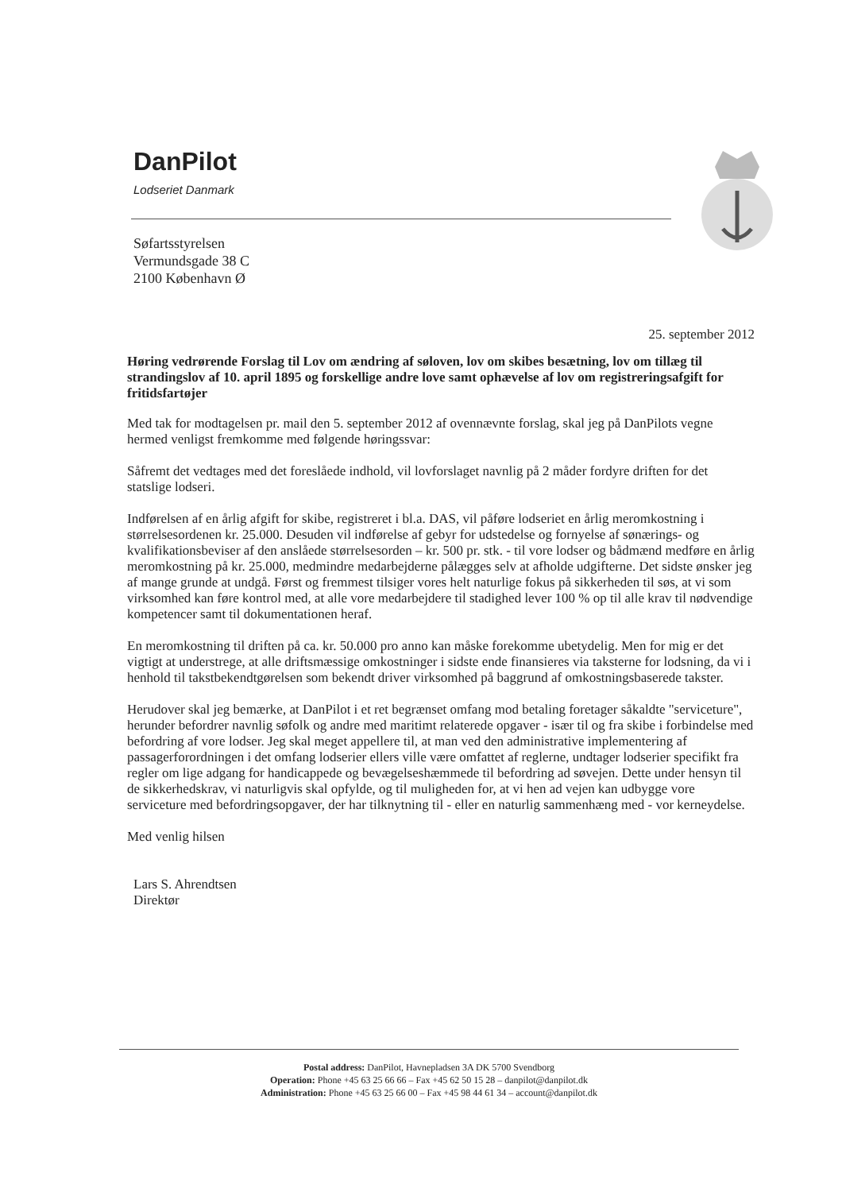DanPilot
Lodseriet Danmark
Søfartsstyrelsen
Vermundsgade 38 C
2100 København Ø
25. september 2012
Høring vedrørende Forslag til Lov om ændring af søloven, lov om skibes besætning, lov om tillæg til strandingslov af 10. april 1895 og forskellige andre love samt ophævelse af lov om registreringsafgift for fritidsfartøjer
Med tak for modtagelsen pr. mail den 5. september 2012 af ovennævnte forslag, skal jeg på DanPilots vegne hermed venligst fremkomme med følgende høringssvar:
Såfremt det vedtages med det foreslåede indhold, vil lovforslaget navnlig på 2 måder fordyre driften for det statslige lodseri.
Indførelsen af en årlig afgift for skibe, registreret i bl.a. DAS, vil påføre lodseriet en årlig meromkostning i størrelsesordenen kr. 25.000. Desuden vil indførelse af gebyr for udstedelse og fornyelse af sønærings- og kvalifikationsbeviser af den anslåede størrelsesorden – kr. 500 pr. stk. - til vore lodser og bådmænd medføre en årlig meromkostning på kr. 25.000, medmindre medarbejderne pålægges selv at afholde udgifterne. Det sidste ønsker jeg af mange grunde at undgå. Først og fremmest tilsiger vores helt naturlige fokus på sikkerheden til søs, at vi som virksomhed kan føre kontrol med, at alle vore medarbejdere til stadighed lever 100 % op til alle krav til nødvendige kompetencer samt til dokumentationen heraf.
En meromkostning til driften på ca. kr. 50.000 pro anno kan måske forekomme ubetydelig. Men for mig er det vigtigt at understrege, at alle driftsmæssige omkostninger i sidste ende finansieres via taksterne for lodsning, da vi i henhold til takstbekendtgørelsen som bekendt driver virksomhed på baggrund af omkostningsbaserede takster.
Herudover skal jeg bemærke, at DanPilot i et ret begrænset omfang mod betaling foretager såkaldte "serviceture", herunder befordrer navnlig søfolk og andre med maritimt relaterede opgaver - især til og fra skibe i forbindelse med befordring af vore lodser. Jeg skal meget appellere til, at man ved den administrative implementering af passagerforordningen i det omfang lodserier ellers ville være omfattet af reglerne, undtager lodserier specifikt fra regler om lige adgang for handicappede og bevægelseshæmmede til befordring ad søvejen. Dette under hensyn til de sikkerhedskrav, vi naturligvis skal opfylde, og til muligheden for, at vi hen ad vejen kan udbygge vore serviceture med befordringsopgaver, der har tilknytning til - eller en naturlig sammenhæng med - vor kerneydelse.
Med venlig hilsen
Lars S. Ahrendtsen
Direktør
Postal address: DanPilot, Havnepladsen 3A DK 5700 Svendborg
Operation: Phone +45 63 25 66 66 – Fax +45 62 50 15 28 – danpilot@danpilot.dk
Administration: Phone +45 63 25 66 00 – Fax +45 98 44 61 34 – account@danpilot.dk